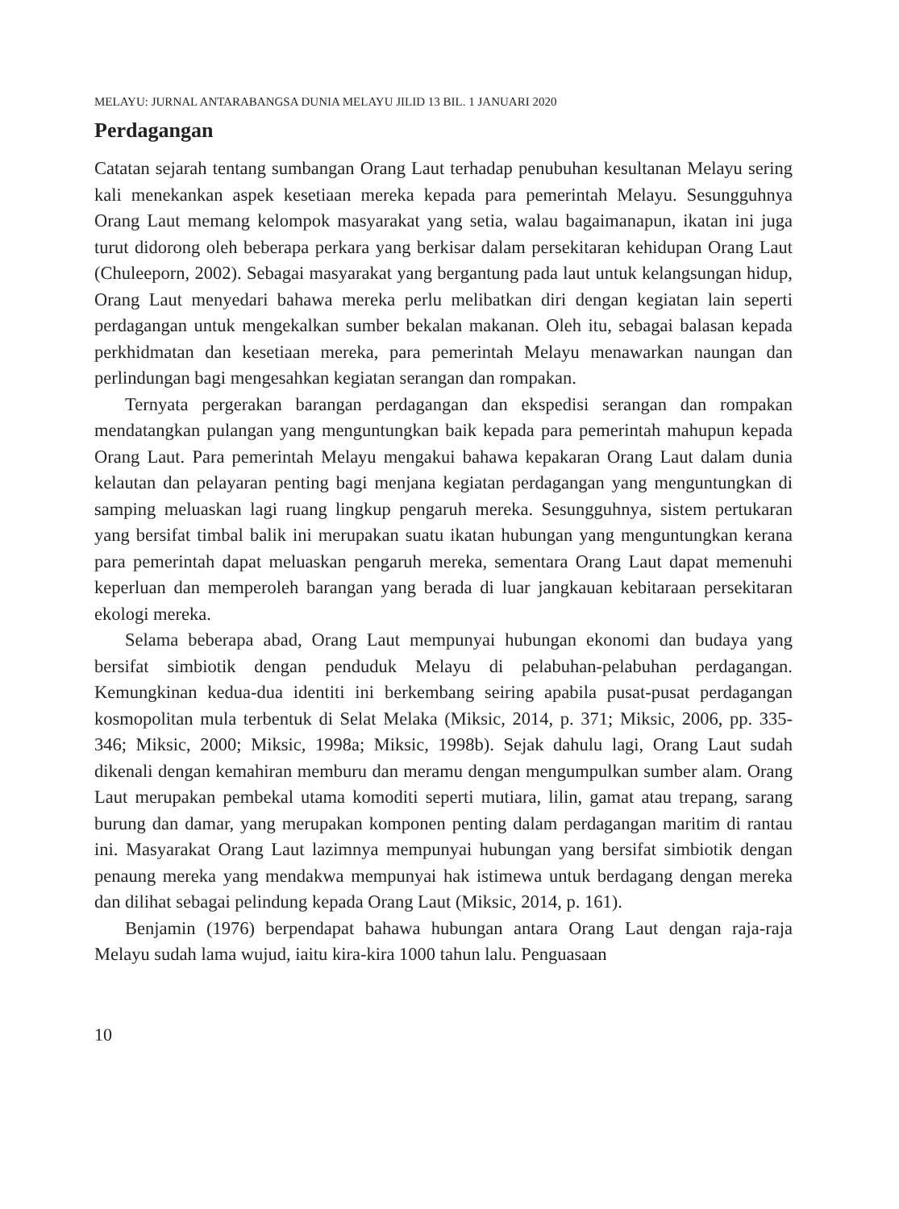MELAYU: JURNAL ANTARABANGSA DUNIA MELAYU JILID 13 BIL. 1 JANUARI 2020
Perdagangan
Catatan sejarah tentang sumbangan Orang Laut terhadap penubuhan kesultanan Melayu sering kali menekankan aspek kesetiaan mereka kepada para pemerintah Melayu. Sesungguhnya Orang Laut memang kelompok masyarakat yang setia, walau bagaimanapun, ikatan ini juga turut didorong oleh beberapa perkara yang berkisar dalam persekitaran kehidupan Orang Laut (Chuleeporn, 2002). Sebagai masyarakat yang bergantung pada laut untuk kelangsungan hidup, Orang Laut menyedari bahawa mereka perlu melibatkan diri dengan kegiatan lain seperti perdagangan untuk mengekalkan sumber bekalan makanan. Oleh itu, sebagai balasan kepada perkhidmatan dan kesetiaan mereka, para pemerintah Melayu menawarkan naungan dan perlindungan bagi mengesahkan kegiatan serangan dan rompakan.
Ternyata pergerakan barangan perdagangan dan ekspedisi serangan dan rompakan mendatangkan pulangan yang menguntungkan baik kepada para pemerintah mahupun kepada Orang Laut. Para pemerintah Melayu mengakui bahawa kepakaran Orang Laut dalam dunia kelautan dan pelayaran penting bagi menjana kegiatan perdagangan yang menguntungkan di samping meluaskan lagi ruang lingkup pengaruh mereka. Sesungguhnya, sistem pertukaran yang bersifat timbal balik ini merupakan suatu ikatan hubungan yang menguntungkan kerana para pemerintah dapat meluaskan pengaruh mereka, sementara Orang Laut dapat memenuhi keperluan dan memperoleh barangan yang berada di luar jangkauan kebitaraan persekitaran ekologi mereka.
Selama beberapa abad, Orang Laut mempunyai hubungan ekonomi dan budaya yang bersifat simbiotik dengan penduduk Melayu di pelabuhan-pelabuhan perdagangan. Kemungkinan kedua-dua identiti ini berkembang seiring apabila pusat-pusat perdagangan kosmopolitan mula terbentuk di Selat Melaka (Miksic, 2014, p. 371; Miksic, 2006, pp. 335-346; Miksic, 2000; Miksic, 1998a; Miksic, 1998b). Sejak dahulu lagi, Orang Laut sudah dikenali dengan kemahiran memburu dan meramu dengan mengumpulkan sumber alam. Orang Laut merupakan pembekal utama komoditi seperti mutiara, lilin, gamat atau trepang, sarang burung dan damar, yang merupakan komponen penting dalam perdagangan maritim di rantau ini. Masyarakat Orang Laut lazimnya mempunyai hubungan yang bersifat simbiotik dengan penaung mereka yang mendakwa mempunyai hak istimewa untuk berdagang dengan mereka dan dilihat sebagai pelindung kepada Orang Laut (Miksic, 2014, p. 161).
Benjamin (1976) berpendapat bahawa hubungan antara Orang Laut dengan raja-raja Melayu sudah lama wujud, iaitu kira-kira 1000 tahun lalu. Penguasaan
10